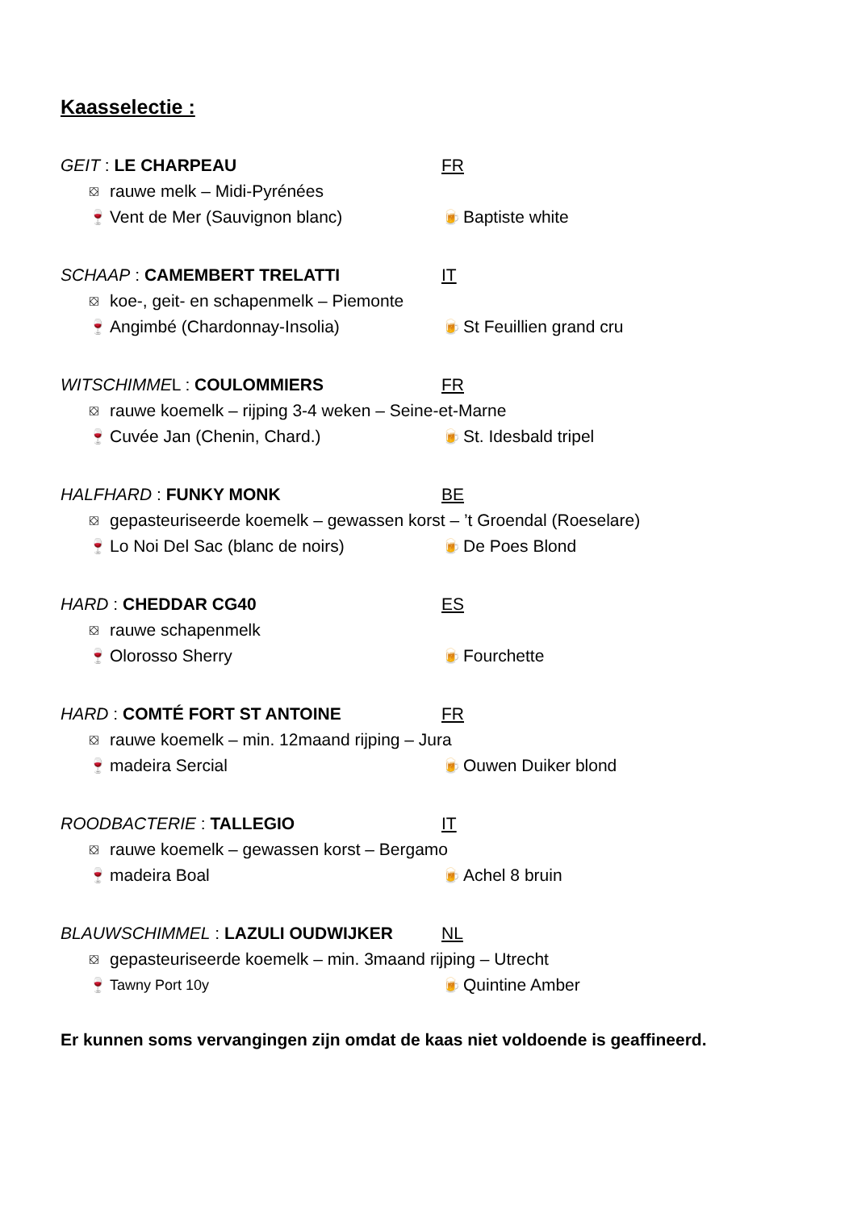Kaasselectie :
GEIT : LE CHARPEAU FR
⛋ rauwe melk – Midi-Pyrénées
🍷 Vent de Mer (Sauvignon blanc) 🍺 Baptiste white
SCHAAP : CAMEMBERT TRELATTI IT
⛋ koe-, geit- en schapenmelk – Piemonte
🍷 Angimbé (Chardonnay-Insolia) 🍺 St Feuillien grand cru
WITSCHIMMEL : COULOMMIERS FR
⛋ rauwe koemelk – rijping 3-4 weken – Seine-et-Marne
🍷 Cuvée Jan (Chenin, Chard.) 🍺 St. Idesbald tripel
HALFHARD : FUNKY MONK BE
⛋ gepasteuriseerde koemelk – gewassen korst – ’t Groendal (Roeselare)
🍷 Lo Noi Del Sac (blanc de noirs) 🍺 De Poes Blond
HARD : CHEDDAR CG40 ES
⛋ rauwe schapenmelk
🍷 Olorosso Sherry 🍺 Fourchette
HARD : COMTÉ FORT ST ANTOINE FR
⛋ rauwe koemelk – min. 12maand rijping – Jura
🍷 madeira Sercial 🍺 Ouwen Duiker blond
ROODBACTERIE : TALLEGIO IT
⛋ rauwe koemelk – gewassen korst – Bergamo
🍷 madeira Boal 🍺 Achel 8 bruin
BLAUWSCHIMMEL : LAZULI OUDWIJKER NL
⛋ gepasteuriseerde koemelk – min. 3maand rijping – Utrecht
🍷 Tawny Port 10y 🍺 Quintine Amber
Er kunnen soms vervangingen zijn omdat de kaas niet voldoende is geaffineerd.